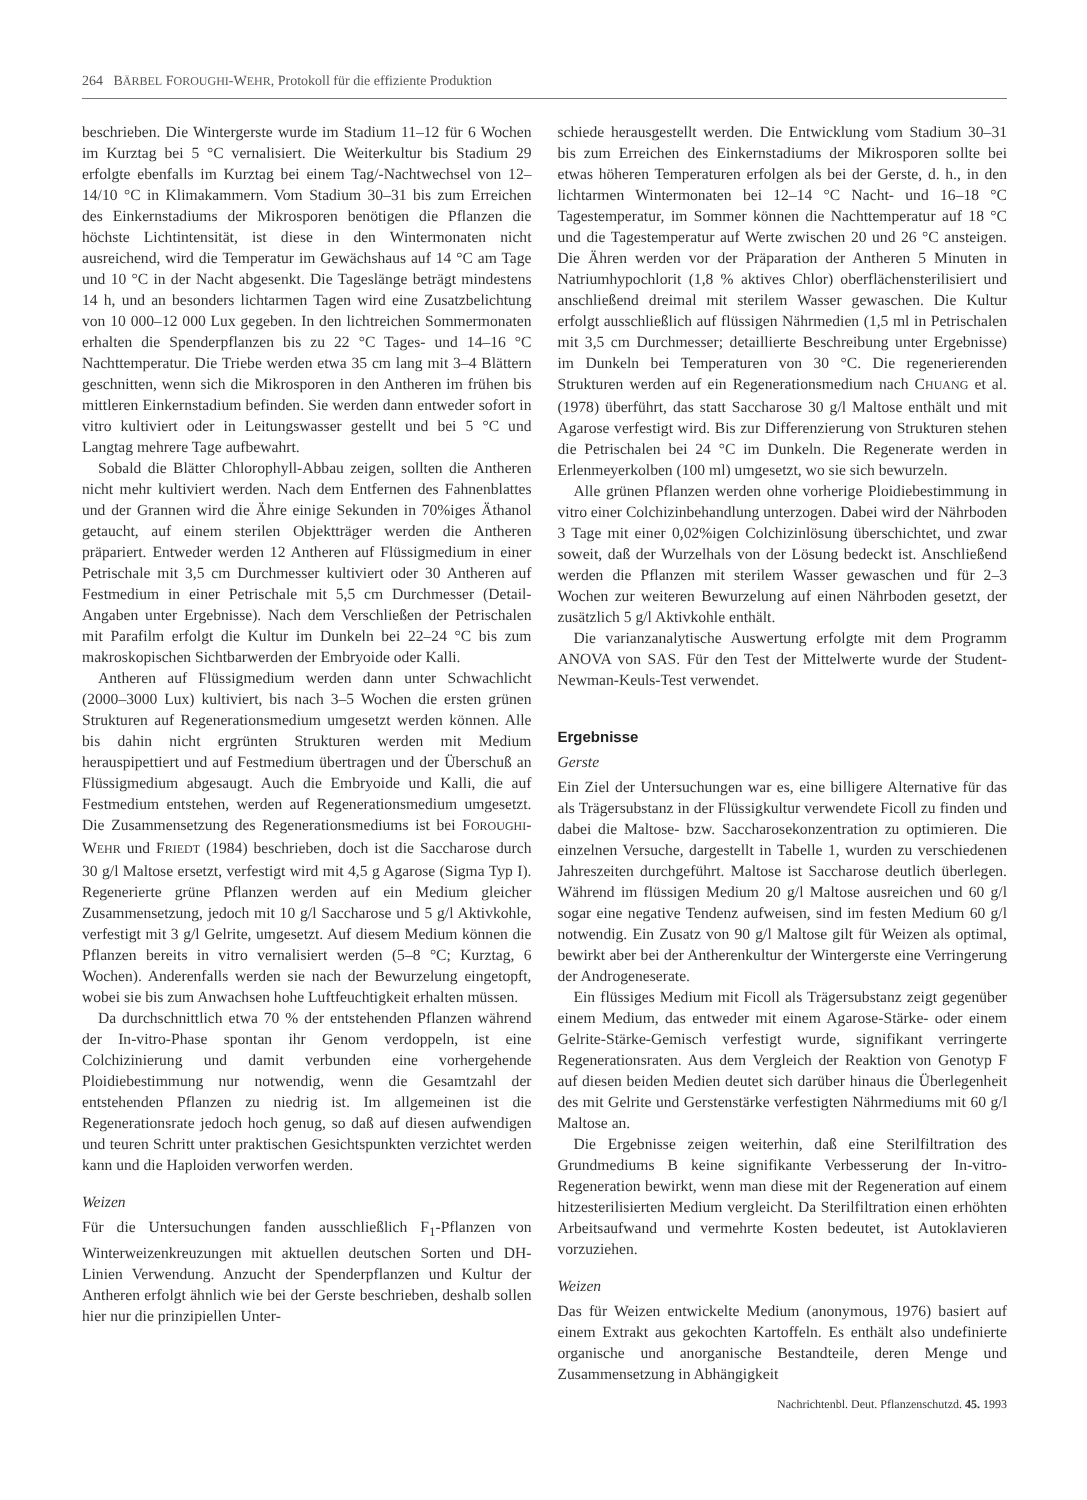264 BÄRBEL FOROUGHI-WEHR, Protokoll für die effiziente Produktion
beschrieben. Die Wintergerste wurde im Stadium 11–12 für 6 Wochen im Kurztag bei 5 °C vernalisiert. Die Weiterkultur bis Stadium 29 erfolgte ebenfalls im Kurztag bei einem Tag/-Nachtwechsel von 12–14/10 °C in Klimakammern. Vom Stadium 30–31 bis zum Erreichen des Einkernstadiums der Mikrosporen benötigen die Pflanzen die höchste Lichtintensität, ist diese in den Wintermonaten nicht ausreichend, wird die Temperatur im Gewächshaus auf 14 °C am Tage und 10 °C in der Nacht abgesenkt. Die Tageslänge beträgt mindestens 14 h, und an besonders lichtarmen Tagen wird eine Zusatzbelichtung von 10 000–12 000 Lux gegeben. In den lichtreichen Sommermonaten erhalten die Spenderpflanzen bis zu 22 °C Tages- und 14–16 °C Nachttemperatur. Die Triebe werden etwa 35 cm lang mit 3–4 Blättern geschnitten, wenn sich die Mikrosporen in den Antheren im frühen bis mittleren Einkernstadium befinden. Sie werden dann entweder sofort in vitro kultiviert oder in Leitungswasser gestellt und bei 5 °C und Langtag mehrere Tage aufbewahrt.
Sobald die Blätter Chlorophyll-Abbau zeigen, sollten die Antheren nicht mehr kultiviert werden. Nach dem Entfernen des Fahnenblattes und der Grannen wird die Ähre einige Sekunden in 70%iges Äthanol getaucht, auf einem sterilen Objektträger werden die Antheren präpariert. Entweder werden 12 Antheren auf Flüssigmedium in einer Petrischale mit 3,5 cm Durchmesser kultiviert oder 30 Antheren auf Festmedium in einer Petrischale mit 5,5 cm Durchmesser (Detail-Angaben unter Ergebnisse). Nach dem Verschließen der Petrischalen mit Parafilm erfolgt die Kultur im Dunkeln bei 22–24 °C bis zum makroskopischen Sichtbarwerden der Embryoide oder Kalli.
Antheren auf Flüssigmedium werden dann unter Schwachlicht (2000–3000 Lux) kultiviert, bis nach 3–5 Wochen die ersten grünen Strukturen auf Regenerationsmedium umgesetzt werden können. Alle bis dahin nicht ergrünten Strukturen werden mit Medium herauspipettiert und auf Festmedium übertragen und der Überschuß an Flüssigmedium abgesaugt. Auch die Embryoide und Kalli, die auf Festmedium entstehen, werden auf Regenerationsmedium umgesetzt. Die Zusammensetzung des Regenerationsmediums ist bei FOROUGHI-WEHR und FRIEDT (1984) beschrieben, doch ist die Saccharose durch 30 g/l Maltose ersetzt, verfestigt wird mit 4,5 g Agarose (Sigma Typ I). Regenerierte grüne Pflanzen werden auf ein Medium gleicher Zusammensetzung, jedoch mit 10 g/l Saccharose und 5 g/l Aktivkohle, verfestigt mit 3 g/l Gelrite, umgesetzt. Auf diesem Medium können die Pflanzen bereits in vitro vernalisiert werden (5–8 °C; Kurztag, 6 Wochen). Anderenfalls werden sie nach der Bewurzelung eingetopft, wobei sie bis zum Anwachsen hohe Luftfeuchtigkeit erhalten müssen.
Da durchschnittlich etwa 70 % der entstehenden Pflanzen während der In-vitro-Phase spontan ihr Genom verdoppeln, ist eine Colchizinierung und damit verbunden eine vorhergehende Ploidiebestimmung nur notwendig, wenn die Gesamtzahl der entstehenden Pflanzen zu niedrig ist. Im allgemeinen ist die Regenerationsrate jedoch hoch genug, so daß auf diesen aufwendigen und teuren Schritt unter praktischen Gesichtspunkten verzichtet werden kann und die Haploiden verworfen werden.
Weizen
Für die Untersuchungen fanden ausschließlich F<sub>1</sub>-Pflanzen von Winterweizenkreuzungen mit aktuellen deutschen Sorten und DH-Linien Verwendung. Anzucht der Spenderpflanzen und Kultur der Antheren erfolgt ähnlich wie bei der Gerste beschrieben, deshalb sollen hier nur die prinzipiellen Unter-
schiede herausgestellt werden. Die Entwicklung vom Stadium 30–31 bis zum Erreichen des Einkernstadiums der Mikrosporen sollte bei etwas höheren Temperaturen erfolgen als bei der Gerste, d. h., in den lichtarmen Wintermonaten bei 12–14 °C Nacht- und 16–18 °C Tagestemperatur, im Sommer können die Nachttemperatur auf 18 °C und die Tagestemperatur auf Werte zwischen 20 und 26 °C ansteigen. Die Ähren werden vor der Präparation der Antheren 5 Minuten in Natriumhypochlorit (1,8 % aktives Chlor) oberflächensterilisiert und anschließend dreimal mit sterilem Wasser gewaschen. Die Kultur erfolgt ausschließlich auf flüssigen Nährmedien (1,5 ml in Petrischalen mit 3,5 cm Durchmesser; detaillierte Beschreibung unter Ergebnisse) im Dunkeln bei Temperaturen von 30 °C. Die regenerierenden Strukturen werden auf ein Regenerationsmedium nach CHUANG et al. (1978) überführt, das statt Saccharose 30 g/l Maltose enthält und mit Agarose verfestigt wird. Bis zur Differenzierung von Strukturen stehen die Petrischalen bei 24 °C im Dunkeln. Die Regenerate werden in Erlenmeyerkolben (100 ml) umgesetzt, wo sie sich bewurzeln.
Alle grünen Pflanzen werden ohne vorherige Ploidiebestimmung in vitro einer Colchizinbehandlung unterzogen. Dabei wird der Nährboden 3 Tage mit einer 0,02%igen Colchizinlösung überschichtet, und zwar soweit, daß der Wurzelhals von der Lösung bedeckt ist. Anschließend werden die Pflanzen mit sterilem Wasser gewaschen und für 2–3 Wochen zur weiteren Bewurzelung auf einen Nährboden gesetzt, der zusätzlich 5 g/l Aktivkohle enthält.
Die varianzanalytische Auswertung erfolgte mit dem Programm ANOVA von SAS. Für den Test der Mittelwerte wurde der Student-Newman-Keuls-Test verwendet.
Ergebnisse
Gerste
Ein Ziel der Untersuchungen war es, eine billigere Alternative für das als Trägersubstanz in der Flüssigkultur verwendete Ficoll zu finden und dabei die Maltose- bzw. Saccharosekonzentration zu optimieren. Die einzelnen Versuche, dargestellt in Tabelle 1, wurden zu verschiedenen Jahreszeiten durchgeführt. Maltose ist Saccharose deutlich überlegen. Während im flüssigen Medium 20 g/l Maltose ausreichen und 60 g/l sogar eine negative Tendenz aufweisen, sind im festen Medium 60 g/l notwendig. Ein Zusatz von 90 g/l Maltose gilt für Weizen als optimal, bewirkt aber bei der Antherenkultur der Wintergerste eine Verringerung der Androgeneserate.
Ein flüssiges Medium mit Ficoll als Trägersubstanz zeigt gegenüber einem Medium, das entweder mit einem Agarose-Stärke- oder einem Gelrite-Stärke-Gemisch verfestigt wurde, signifikant verringerte Regenerationsraten. Aus dem Vergleich der Reaktion von Genotyp F auf diesen beiden Medien deutet sich darüber hinaus die Überlegenheit des mit Gelrite und Gerstenstärke verfestigten Nährmediums mit 60 g/l Maltose an.
Die Ergebnisse zeigen weiterhin, daß eine Sterilfiltration des Grundmediums B keine signifikante Verbesserung der In-vitro-Regeneration bewirkt, wenn man diese mit der Regeneration auf einem hitzesterilisierten Medium vergleicht. Da Sterilfiltration einen erhöhten Arbeitsaufwand und vermehrte Kosten bedeutet, ist Autoklavieren vorzuziehen.
Weizen
Das für Weizen entwickelte Medium (anonymous, 1976) basiert auf einem Extrakt aus gekochten Kartoffeln. Es enthält also undefinierte organische und anorganische Bestandteile, deren Menge und Zusammensetzung in Abhängigkeit
Nachrichtenbl. Deut. Pflanzenschutzd. 45. 1993